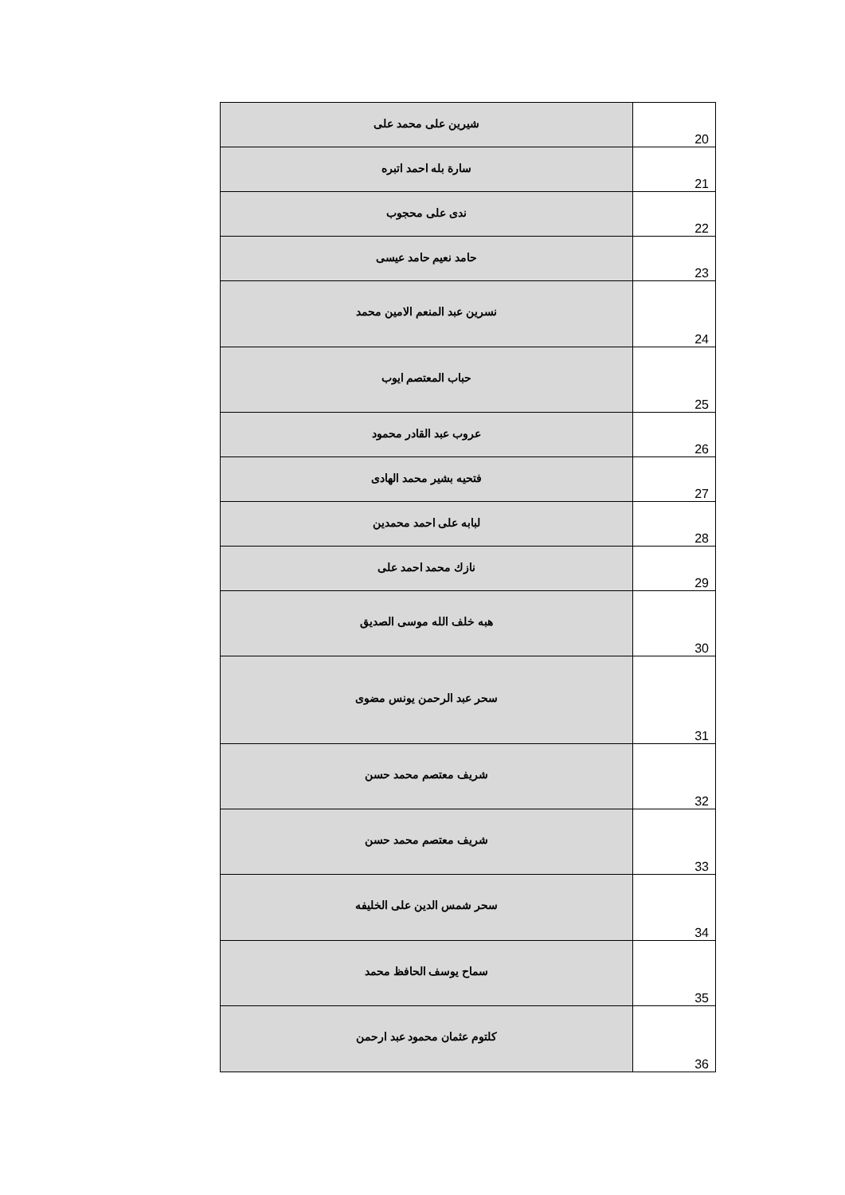| شيرين على محمد على | 20 |
| سارة بله احمد اتبره | 21 |
| ندى على محجوب | 22 |
| حامد نعيم حامد عيسى | 23 |
| نسرين عبد المنعم الامين محمد | 24 |
| حباب المعتصم ايوب | 25 |
| عروب عبد القادر محمود | 26 |
| فتحيه بشير محمد الهادى | 27 |
| لبابه على احمد محمدين | 28 |
| نازك محمد احمد على | 29 |
| هبه خلف الله موسى الصديق | 30 |
| سحر عبد الرحمن يونس مضوى | 31 |
| شريف معتصم محمد حسن | 32 |
| شريف معتصم محمد حسن | 33 |
| سحر شمس الدين على الخليفه | 34 |
| سماح يوسف الحافظ محمد | 35 |
| كلتوم عثمان محمود عبد ارحمن | 36 |